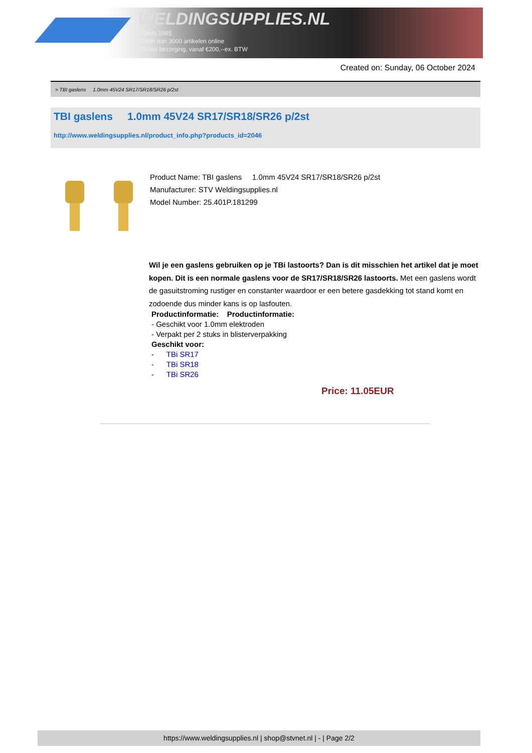WELDINGSUPPLIES.NL
- Sinds 1985
- Méér dan 3000 artikelen online
- Gratis bezorging, vanaf €200,--ex. BTW
Created on: Sunday, 06 October 2024
> TBI gaslens 1.0mm 45V24 SR17/SR18/SR26 p/2st
TBI gaslens 1.0mm 45V24 SR17/SR18/SR26 p/2st
http://www.weldingsupplies.nl/product_info.php?products_id=2046
Product Name: TBI gaslens 1.0mm 45V24 SR17/SR18/SR26 p/2st
Manufacturer: STV Weldingsupplies.nl
Model Number: 25.401P.181299
Wil je een gaslens gebruiken op je TBi lastoorts? Dan is dit misschien het artikel dat je moet kopen. Dit is een normale gaslens voor de SR17/SR18/SR26 lastoorts. Met een gaslens wordt de gasuitstroming rustiger en constanter waardoor er een betere gasdekking tot stand komt en zodoende dus minder kans is op lasfouten.
Productinformatie: Productinformatie:
- Geschikt voor 1.0mm elektroden
- Verpakt per 2 stuks in blisterverpakking
Geschikt voor:
- TBi SR17
- TBi SR18
- TBi SR26
Price: 11.05EUR
https://www.weldingsupplies.nl | shop@stvnet.nl | - | Page 2/2